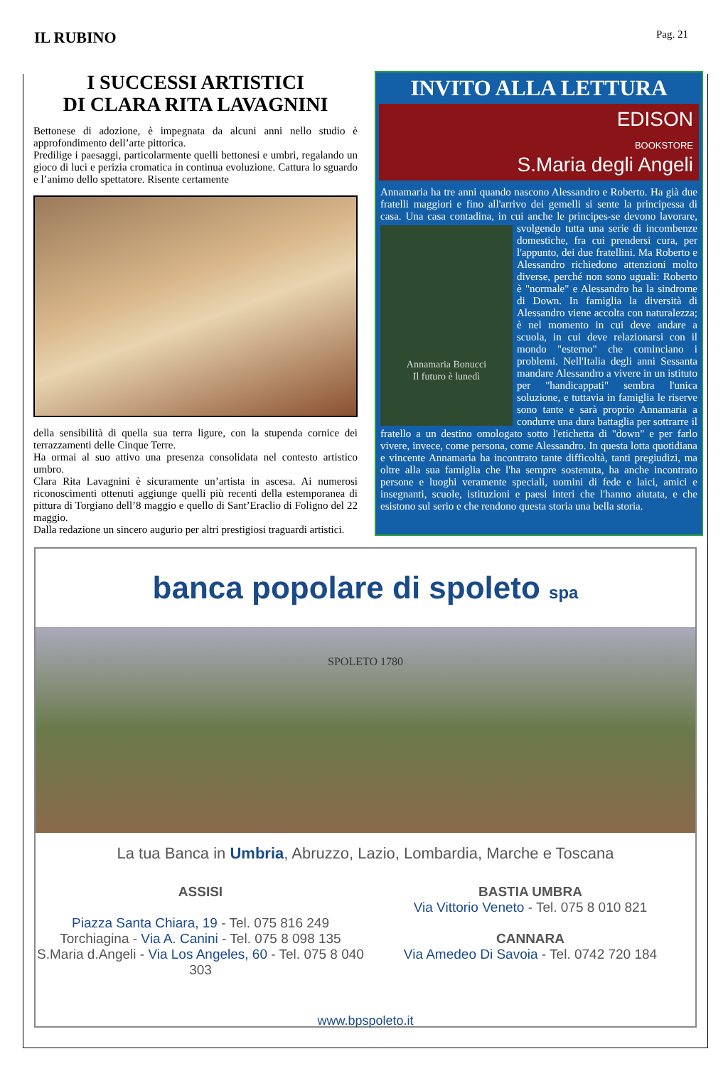IL RUBINO
Pag. 21
I SUCCESSI ARTISTICI
DI CLARA RITA LAVAGNINI
Bettonese di adozione, è impegnata da alcuni anni nello studio è approfondimento dell’arte pittorica.
Predilige i paesaggi, particolarmente quelli bettonesi e umbri, regalando un gioco di luci e perizia cromatica in continua evoluzione. Cattura lo sguardo e l’animo dello spettatore. Risente certamente
della sensibilità di quella sua terra ligure, con la stupenda cornice dei terrazzamenti delle Cinque Terre.
Ha ormai al suo attivo una presenza consolidata nel contesto artistico umbro.
Clara Rita Lavagnini è sicuramente un’artista in ascesa. Ai numerosi riconoscimenti ottenuti aggiunge quelli più recenti della estemporanea di pittura di Torgiano dell’8 maggio e quello di Sant’Eraclio di Foligno del 22 maggio.
Dalla redazione un sincero augurio per altri prestigiosi traguardi artistici.
INVITO ALLA LETTURA
EDISON
BOOKSTORE
S.Maria degli Angeli
Annamaria ha tre anni quando nascono Alessandro e Roberto. Ha già due fratelli maggiori e fino all'arrivo dei gemelli si sente la principessa di casa. Una casa contadina, in cui anche le principes-
Annamaria Bonucci
Il futuro è lunedì
se devono lavorare, svolgendo tutta una serie di incombenze domestiche, fra cui prendersi cura, per l'appunto, dei due fratellini. Ma Roberto e Alessandro richiedono attenzioni molto diverse, perché non sono uguali: Roberto è "normale" e Alessandro ha la sindrome di Down. In famiglia la diversità di Alessandro viene accolta con naturalezza; è nel momento in cui deve andare a scuola, in cui deve relazionarsi con il mondo "esterno" che cominciano i problemi. Nell'Italia degli anni Sessanta mandare Alessandro a vivere in un istituto per "handicappati" sembra l'unica soluzione, e tuttavia in famiglia le riserve sono tante e sarà proprio Annamaria a condurre una dura battaglia per sottrarre il fratello a un destino omologato sotto l'etichetta di "down" e per farlo vivere, invece, come persona, come Alessandro. In questa lotta quotidiana e vincente Annamaria ha incontrato tante difficoltà, tanti pregiudizi, ma oltre alla sua famiglia che l'ha sempre sostenuta, ha anche incontrato persone e luoghi veramente speciali, uomini di fede e laici, amici e insegnanti, scuole, istituzioni e paesi interi che l'hanno aiutata, e che esistono sul serio e che rendono questa storia una bella storia.
banca popolare di spoleto spa
SPOLETO 1780
La tua Banca in Umbria, Abruzzo, Lazio, Lombardia, Marche e Toscana
ASSISI
Piazza Santa Chiara, 19 - Tel. 075 816 249
Torchiagina - Via A. Canini - Tel. 075 8 098 135
S.Maria d.Angeli - Via Los Angeles, 60 - Tel. 075 8 040 303
BASTIA UMBRA
Via Vittorio Veneto - Tel. 075 8 010 821
CANNARA
Via Amedeo Di Savoia - Tel. 0742 720 184
www.bpspoleto.it